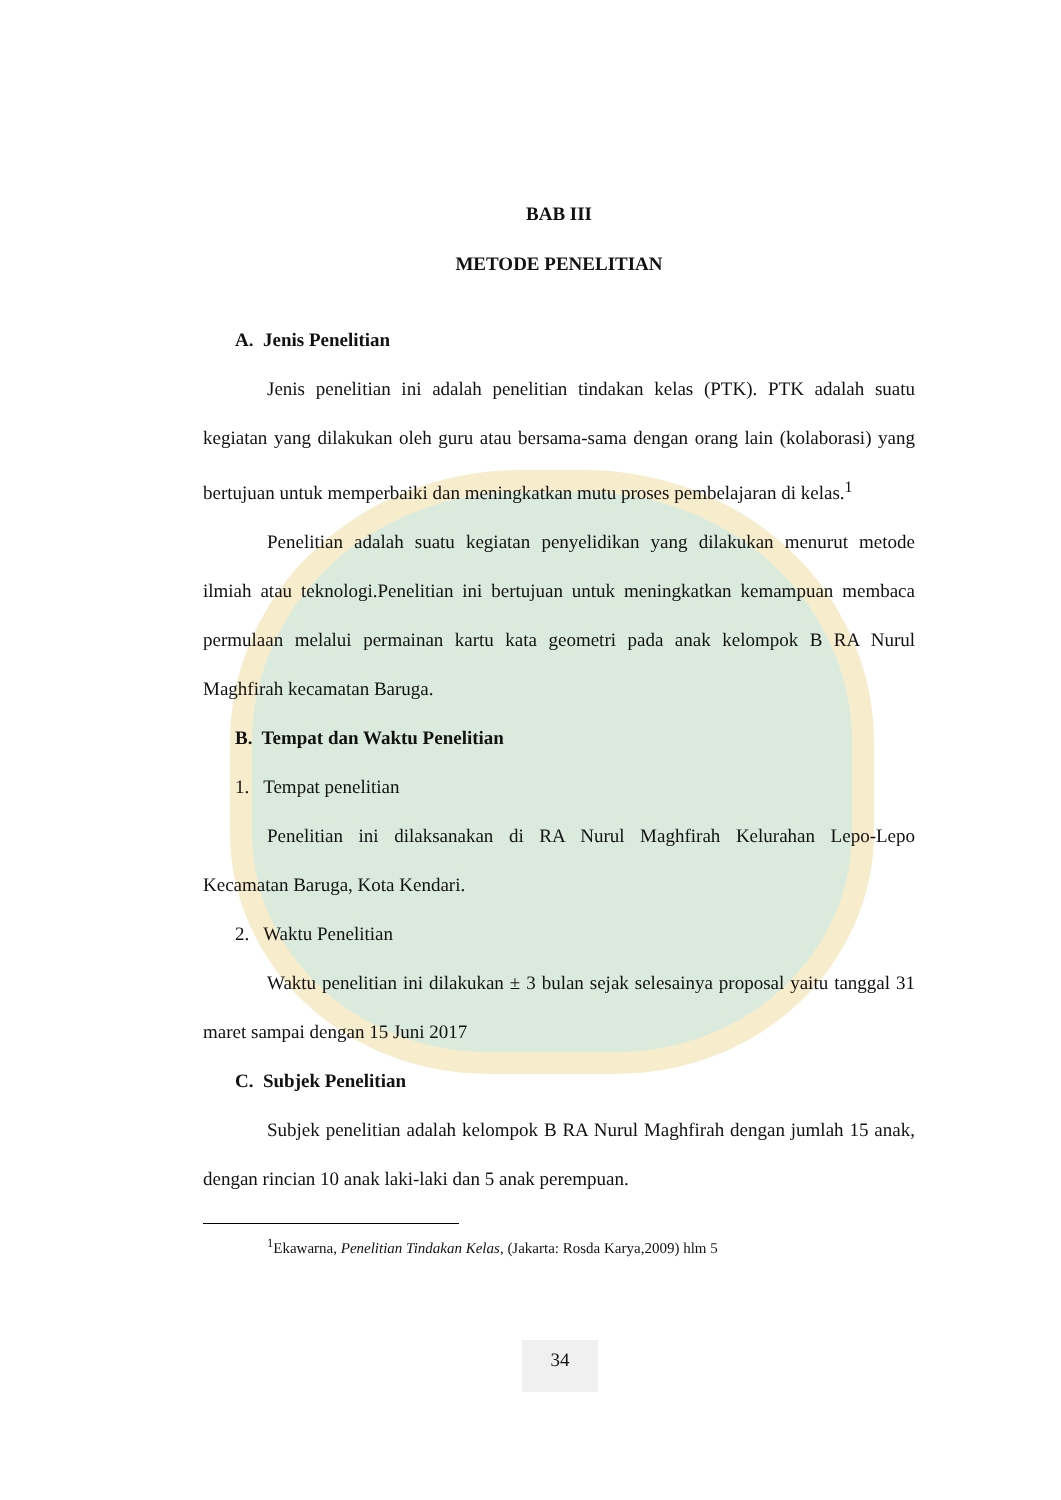BAB III
METODE PENELITIAN
A. Jenis Penelitian
Jenis penelitian ini adalah penelitian tindakan kelas (PTK). PTK adalah suatu kegiatan yang dilakukan oleh guru atau bersama-sama dengan orang lain (kolaborasi) yang bertujuan untuk memperbaiki dan meningkatkan mutu proses pembelajaran di kelas.<sup>1</sup>
Penelitian adalah suatu kegiatan penyelidikan yang dilakukan menurut metode ilmiah atau teknologi.Penelitian ini bertujuan untuk meningkatkan kemampuan membaca permulaan melalui permainan kartu kata geometri pada anak kelompok B RA Nurul Maghfirah kecamatan Baruga.
B. Tempat dan Waktu Penelitian
1. Tempat penelitian
Penelitian ini dilaksanakan di RA Nurul Maghfirah Kelurahan Lepo-Lepo Kecamatan Baruga, Kota Kendari.
2. Waktu Penelitian
Waktu penelitian ini dilakukan ± 3 bulan sejak selesainya proposal yaitu tanggal 31 maret sampai dengan 15 Juni 2017
C. Subjek Penelitian
Subjek penelitian adalah kelompok B RA Nurul Maghfirah dengan jumlah 15 anak, dengan rincian 10 anak laki-laki dan 5 anak perempuan.
<sup>1</sup> Ekawarna, Penelitian Tindakan Kelas, (Jakarta: Rosda Karya,2009) hlm 5
34